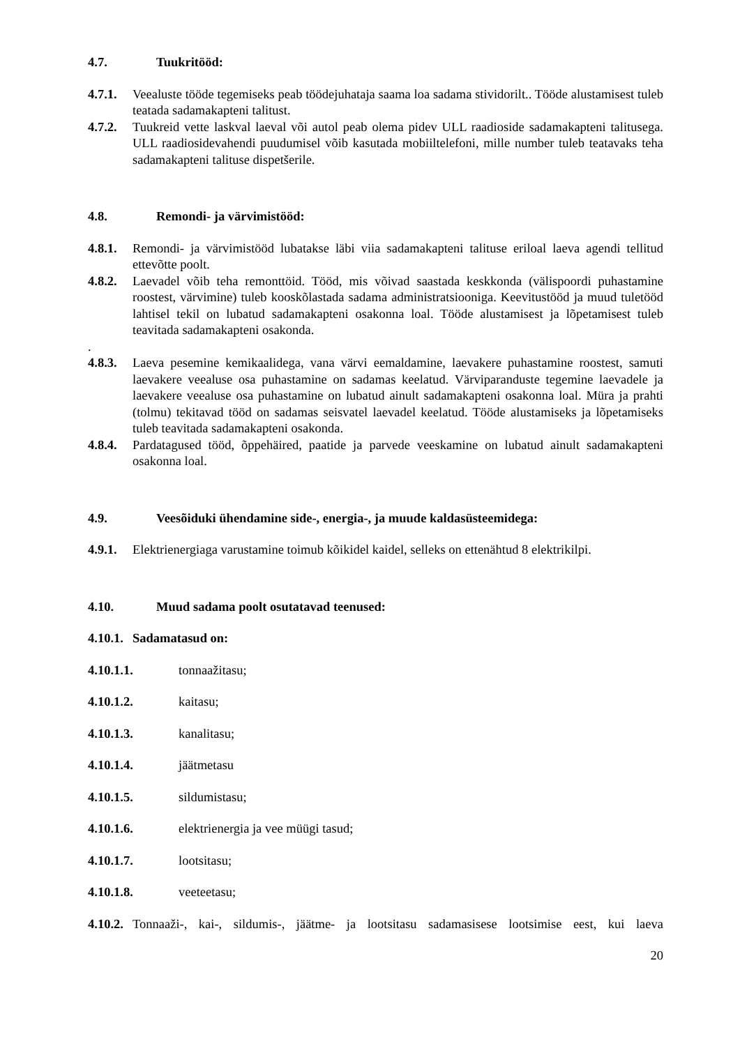4.7. Tuukritööd:
4.7.1. Veealuste tööde tegemiseks peab töödejuhataja saama loa sadama stividorilt.. Tööde alustamisest tuleb teatada sadamakapteni talitust.
4.7.2. Tuukreid vette laskval laeval või autol peab olema pidev ULL raadioside sadamakapteni talitusega. ULL raadiosidevahendi puudumisel võib kasutada mobiiltelefoni, mille number tuleb teatavaks teha sadamakapteni talituse dispetšerile.
4.8. Remondi- ja värvimistööd:
4.8.1. Remondi- ja värvimistööd lubatakse läbi viia sadamakapteni talituse eriloal laeva agendi tellitud ettevõtte poolt.
4.8.2. Laevadel võib teha remonttöid. Tööd, mis võivad saastada keskkonda (välispoordi puhastamine roostest, värvimine) tuleb kooskõlastada sadama administratsiooniga. Keevitustööd ja muud tuletööd lahtisel tekil on lubatud sadamakapteni osakonna loal. Tööde alustamisest ja lõpetamisest tuleb teavitada sadamakapteni osakonda.
.
4.8.3. Laeva pesemine kemikaalidega, vana värvi eemaldamine, laevakere puhastamine roostest, samuti laevakere veealuse osa puhastamine on sadamas keelatud. Värviparanduste tegemine laevadele ja laevakere veealuse osa puhastamine on lubatud ainult sadamakapteni osakonna loal. Müra ja prahti (tolmu) tekitavad tööd on sadamas seisvatel laevadel keelatud. Tööde alustamiseks ja lõpetamiseks tuleb teavitada sadamakapteni osakonda.
4.8.4. Pardatagused tööd, õppehäired, paatide ja parvede veeskamine on lubatud ainult sadamakapteni osakonna loal.
4.9. Veesõiduki ühendamine side-, energia-, ja muude kaldasüsteemidega:
4.9.1. Elektrienergiaga varustamine toimub kõikidel kaidel, selleks on ettenähtud 8 elektrikilpi.
4.10. Muud sadama poolt osutatavad teenused:
4.10.1. Sadamatasud on:
4.10.1.1. tonnaažitasu;
4.10.1.2. kaitasu;
4.10.1.3. kanalitasu;
4.10.1.4. jäätmetasu
4.10.1.5. sildumistasu;
4.10.1.6. elektrienergia ja vee müügi tasud;
4.10.1.7. lootsitasu;
4.10.1.8. veeteetasu;
4.10.2. Tonnaaži-, kai-, sildumis-, jäätme- ja lootsitasu sadamasisese lootsimise eest, kui laeva
20